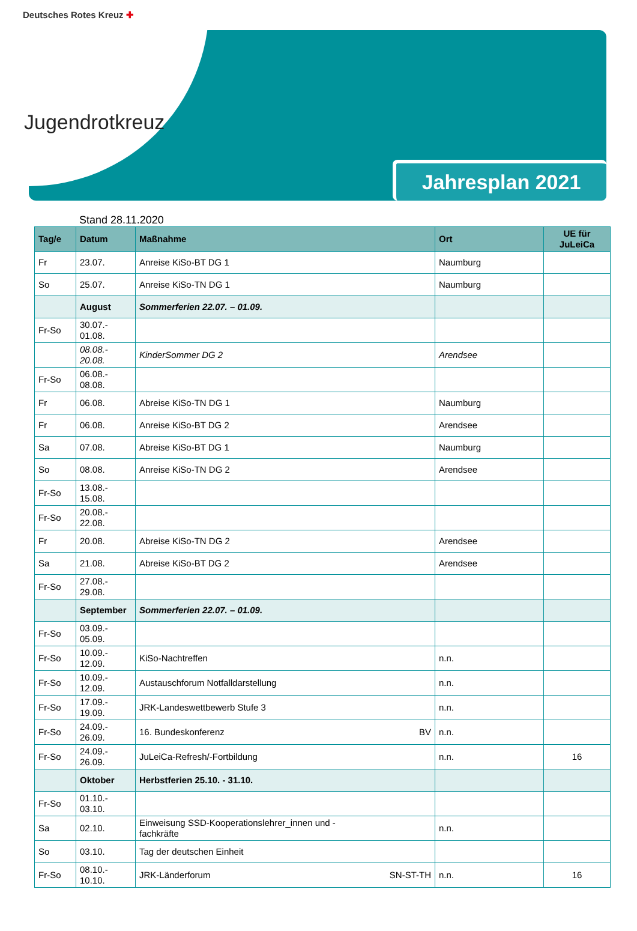Deutsches Rotes Kreuz ✚
Jugendrotkreuz
Jahresplan 2021
Stand 28.11.2020
| Tag/e | Datum | Maßnahme | Ort | UE für JuLeiCa |
| --- | --- | --- | --- | --- |
| Fr | 23.07. | Anreise KiSo-BT DG 1 | Naumburg | |
| So | 25.07. | Anreise KiSo-TN DG 1 | Naumburg | |
| | August | Sommerferien 22.07. – 01.09. | | |
| Fr-So | 30.07.- 01.08. | | | |
| | 08.08.- 20.08. | KinderSommer DG 2 | Arendsee | |
| Fr-So | 06.08.- 08.08. | | | |
| Fr | 06.08. | Abreise KiSo-TN DG 1 | Naumburg | |
| Fr | 06.08. | Anreise KiSo-BT DG 2 | Arendsee | |
| Sa | 07.08. | Abreise KiSo-BT DG 1 | Naumburg | |
| So | 08.08. | Anreise KiSo-TN DG 2 | Arendsee | |
| Fr-So | 13.08.- 15.08. | | | |
| Fr-So | 20.08.- 22.08. | | | |
| Fr | 20.08. | Abreise KiSo-TN DG 2 | Arendsee | |
| Sa | 21.08. | Abreise KiSo-BT DG 2 | Arendsee | |
| Fr-So | 27.08.- 29.08. | | | |
| | September | Sommerferien 22.07. – 01.09. | | |
| Fr-So | 03.09.- 05.09. | | | |
| Fr-So | 10.09.- 12.09. | KiSo-Nachtreffen | n.n. | |
| Fr-So | 10.09.- 12.09. | Austauschforum Notfalldarstellung | n.n. | |
| Fr-So | 17.09.- 19.09. | JRK-Landeswettbewerb Stufe 3 | n.n. | |
| Fr-So | 24.09.- 26.09. | 16. Bundeskonferenz BV | n.n. | |
| Fr-So | 24.09.- 26.09. | JuLeiCa-Refresh/-Fortbildung | n.n. | 16 |
| | Oktober | Herbstferien 25.10. - 31.10. | | |
| Fr-So | 01.10.- 03.10. | | | |
| Sa | 02.10. | Einweisung SSD-Kooperationslehrer_innen und - fachkräfte | n.n. | |
| So | 03.10. | Tag der deutschen Einheit | | |
| Fr-So | 08.10.- 10.10. | JRK-Länderforum SN-ST-TH | n.n. | 16 |